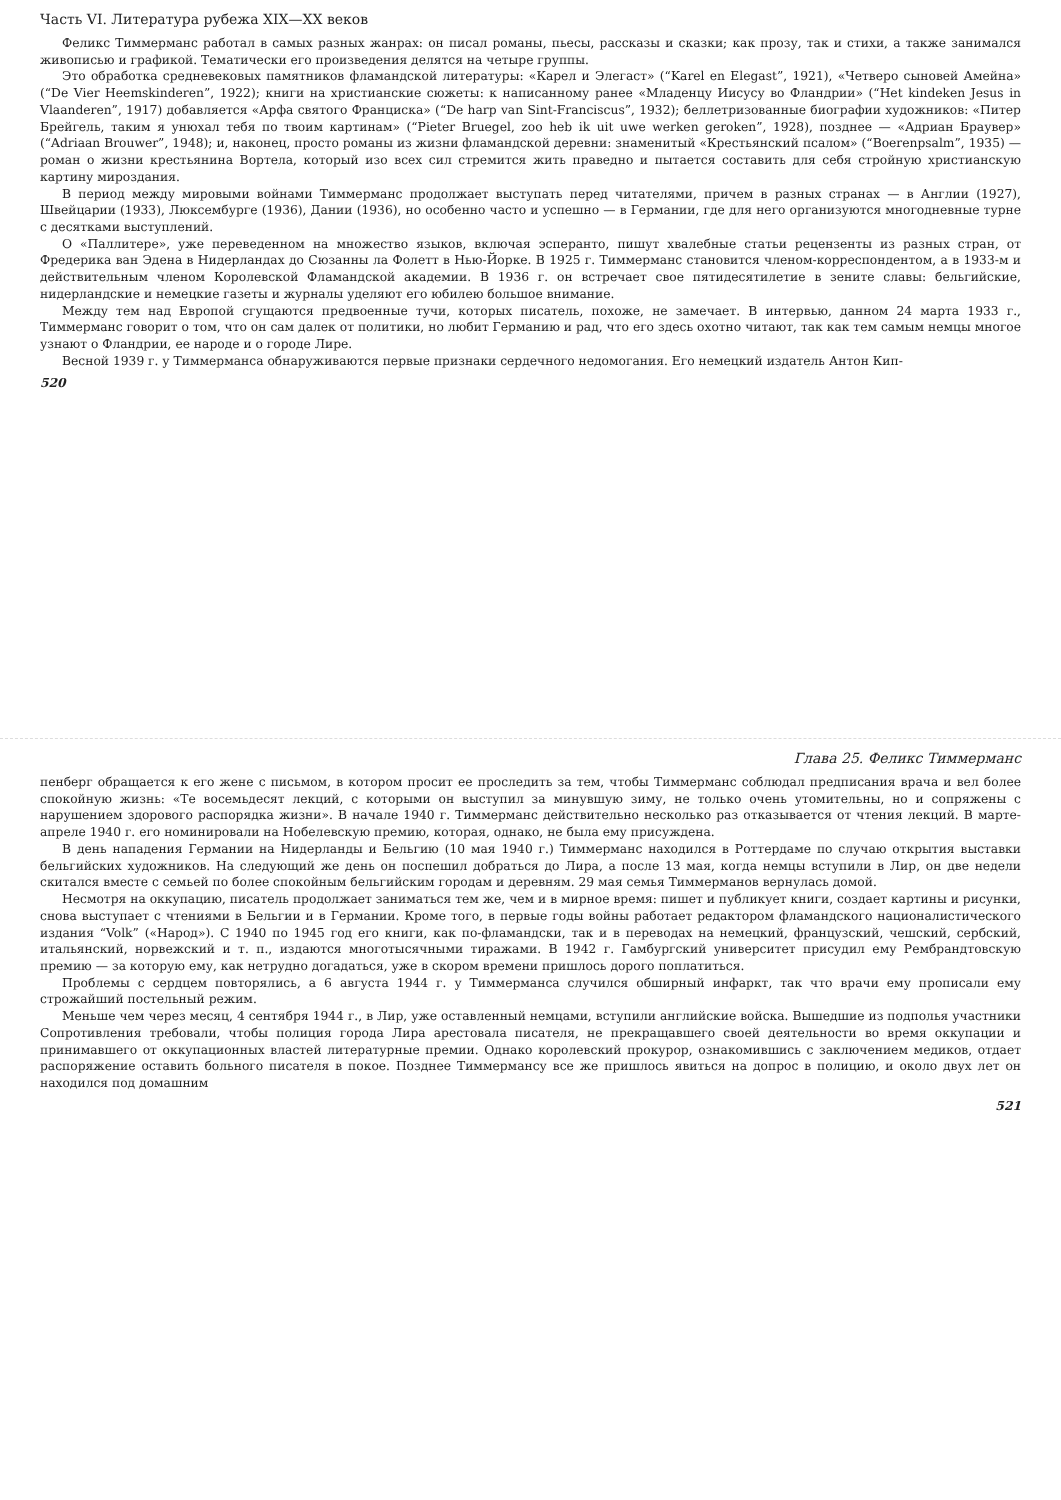Часть VI. Литература рубежа XIX—XX веков
Феликс Тиммерманс работал в самых разных жанрах: он писал романы, пьесы, рассказы и сказки; как прозу, так и стихи, а также занимался живописью и графикой. Тематически его произведения делятся на четыре группы.
Это обработка средневековых памятников фламандской литературы: «Карел и Элегаст» (“Karel en Elegast”, 1921), «Четверо сыновей Амейна» (“De Vier Heemskinderen”, 1922); книги на христианские сюжеты: к написанному ранее «Младенцу Иисусу во Фландрии» (“Het kindeken Jesus in Vlaanderen”, 1917) добавляется «Арфа святого Франциска» (“De harp van Sint-Franciscus”, 1932); беллетризованные биографии художников: «Питер Брейгель, таким я унюхал тебя по твоим картинам» (“Pieter Bruegel, zoo heb ik uit uwe werken geroken”, 1928), позднее — «Адриан Браувер» (“Adriaan Brouwer”, 1948); и, наконец, просто романы из жизни фламандской деревни: знаменитый «Крестьянский псалом» (“Boerenpsalm”, 1935) — роман о жизни крестьянина Вортела, который изо всех сил стремится жить праведно и пытается составить для себя стройную христианскую картину мироздания.
В период между мировыми войнами Тиммерманс продолжает выступать перед читателями, причем в разных странах — в Англии (1927), Швейцарии (1933), Люксембурге (1936), Дании (1936), но особенно часто и успешно — в Германии, где для него организуются многодневные турне с десятками выступлений.
О «Паллитере», уже переведенном на множество языков, включая эсперанто, пишут хвалебные статьи рецензенты из разных стран, от Фредерика ван Эдена в Нидерландах до Сюзанны ла Фолетт в Нью-Йорке. В 1925 г. Тиммерманс становится членом-корреспондентом, а в 1933-м и действительным членом Королевской Фламандской академии. В 1936 г. он встречает свое пятидесятилетие в зените славы: бельгийские, нидерландские и немецкие газеты и журналы уделяют его юбилею большое внимание.
Между тем над Европой сгущаются предвоенные тучи, которых писатель, похоже, не замечает. В интервью, данном 24 марта 1933 г., Тиммерманс говорит о том, что он сам далек от политики, но любит Германию и рад, что его здесь охотно читают, так как тем самым немцы многое узнают о Фландрии, ее народе и о городе Лире.
Весной 1939 г. у Тиммерманса обнаруживаются первые признаки сердечного недомогания. Его немецкий издатель Антон Кип-
520
Глава 25. Феликс Тиммерманс
пенберг обращается к его жене с письмом, в котором просит ее проследить за тем, чтобы Тиммерманс соблюдал предписания врача и вел более спокойную жизнь: «Те восемьдесят лекций, с которыми он выступил за минувшую зиму, не только очень утомительны, но и сопряжены с нарушением здорового распорядка жизни». В начале 1940 г. Тиммерманс действительно несколько раз отказывается от чтения лекций. В марте-апреле 1940 г. его номинировали на Нобелевскую премию, которая, однако, не была ему присуждена.
В день нападения Германии на Нидерланды и Бельгию (10 мая 1940 г.) Тиммерманс находился в Роттердаме по случаю открытия выставки бельгийских художников. На следующий же день он поспешил добраться до Лира, а после 13 мая, когда немцы вступили в Лир, он две недели скитался вместе с семьей по более спокойным бельгийским городам и деревням. 29 мая семья Тиммерманов вернулась домой.
Несмотря на оккупацию, писатель продолжает заниматься тем же, чем и в мирное время: пишет и публикует книги, создает картины и рисунки, снова выступает с чтениями в Бельгии и в Германии. Кроме того, в первые годы войны работает редактором фламандского националистического издания “Volk” («Народ»). С 1940 по 1945 год его книги, как по-фламандски, так и в переводах на немецкий, французский, чешский, сербский, итальянский, норвежский и т. п., издаются многотысячными тиражами. В 1942 г. Гамбургский университет присудил ему Рембрандтовскую премию — за которую ему, как нетрудно догадаться, уже в скором времени пришлось дорого поплатиться.
Проблемы с сердцем повторялись, а 6 августа 1944 г. у Тиммерманса случился обширный инфаркт, так что врачи ему прописали ему строжайший постельный режим.
Меньше чем через месяц, 4 сентября 1944 г., в Лир, уже оставленный немцами, вступили английские войска. Вышедшие из подполья участники Сопротивления требовали, чтобы полиция города Лира арестовала писателя, не прекращавшего своей деятельности во время оккупации и принимавшего от оккупационных властей литературные премии. Однако королевский прокурор, ознакомившись с заключением медиков, отдает распоряжение оставить больного писателя в покое. Позднее Тиммермансу все же пришлось явиться на допрос в полицию, и около двух лет он находился под домашним
521